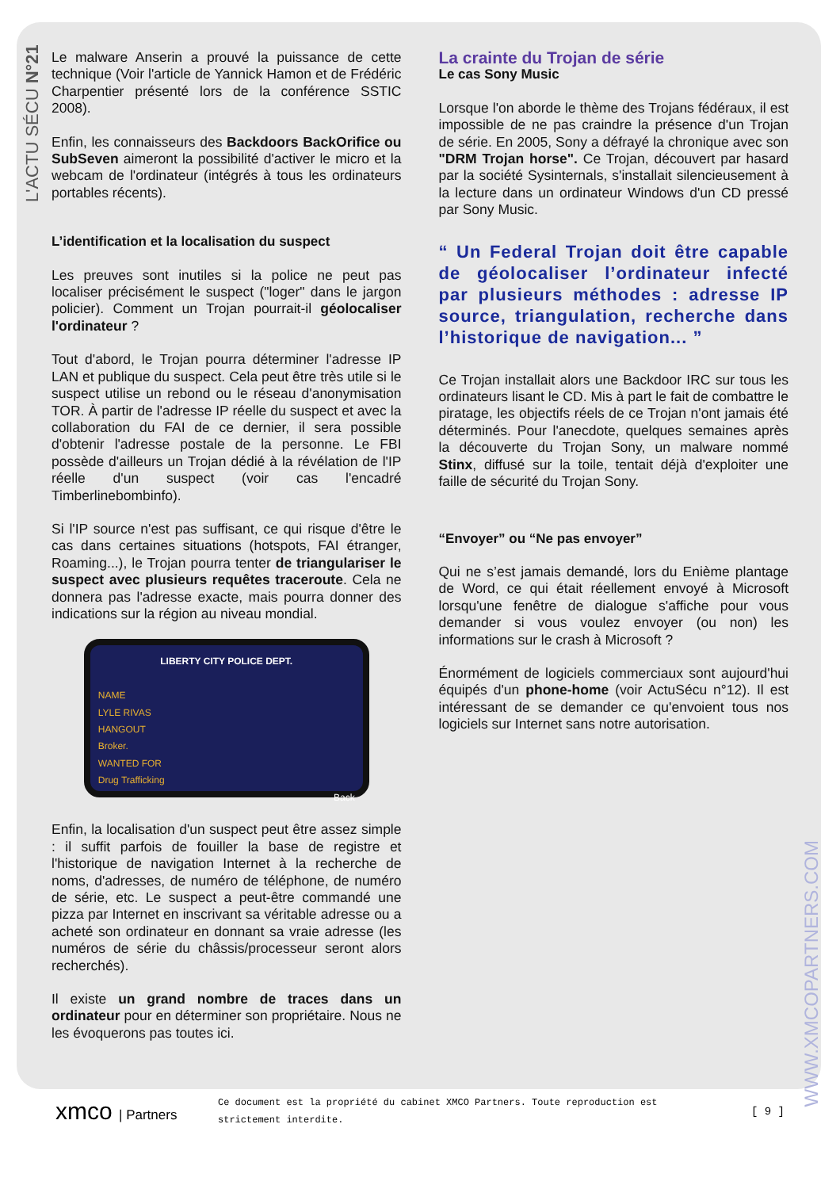L'ACTU SÉCU N°21
WWW.XMCOPARTNERS.COM
Le malware Anserin a prouvé la puissance de cette technique (Voir l'article de Yannick Hamon et de Frédéric Charpentier présenté lors de la conférence SSTIC 2008).
Enfin, les connaisseurs des Backdoors BackOrifice ou SubSeven aimeront la possibilité d'activer le micro et la webcam de l'ordinateur (intégrés à tous les ordinateurs portables récents).
L’identification et la localisation du suspect
Les preuves sont inutiles si la police ne peut pas localiser précisément le suspect ("loger" dans le jargon policier). Comment un Trojan pourrait-il géolocaliser l'ordinateur ?
Tout d'abord, le Trojan pourra déterminer l'adresse IP LAN et publique du suspect. Cela peut être très utile si le suspect utilise un rebond ou le réseau d'anonymisation TOR. À partir de l'adresse IP réelle du suspect et avec la collaboration du FAI de ce dernier, il sera possible d'obtenir l'adresse postale de la personne. Le FBI possède d'ailleurs un Trojan dédié à la révélation de l'IP réelle d'un suspect (voir cas l'encadré Timberlinebombinfo).
Si l'IP source n'est pas suffisant, ce qui risque d'être le cas dans certaines situations (hotspots, FAI étranger, Roaming...), le Trojan pourra tenter de triangulariser le suspect avec plusieurs requêtes traceroute. Cela ne donnera pas l'adresse exacte, mais pourra donner des indications sur la région au niveau mondial.
LIBERTY CITY POLICE DEPT.
NAME
LYLE RIVAS
HANGOUT
Broker.
WANTED FOR
Drug Trafficking
Back
Enfin, la localisation d'un suspect peut être assez simple : il suffit parfois de fouiller la base de registre et l'historique de navigation Internet à la recherche de noms, d'adresses, de numéro de téléphone, de numéro de série, etc. Le suspect a peut-être commandé une pizza par Internet en inscrivant sa véritable adresse ou a acheté son ordinateur en donnant sa vraie adresse (les numéros de série du châssis/processeur seront alors recherchés).
Il existe un grand nombre de traces dans un ordinateur pour en déterminer son propriétaire. Nous ne les évoquerons pas toutes ici.
La crainte du Trojan de série
Le cas Sony Music
Lorsque l'on aborde le thème des Trojans fédéraux, il est impossible de ne pas craindre la présence d'un Trojan de série. En 2005, Sony a défrayé la chronique avec son "DRM Trojan horse". Ce Trojan, découvert par hasard par la société Sysinternals, s'installait silencieusement à la lecture dans un ordinateur Windows d'un CD pressé par Sony Music.
“ Un Federal Trojan doit être capable de géolocaliser l’ordinateur infecté par plusieurs méthodes : adresse IP source, triangulation, recherche dans l’historique de navigation... ”
Ce Trojan installait alors une Backdoor IRC sur tous les ordinateurs lisant le CD. Mis à part le fait de combattre le piratage, les objectifs réels de ce Trojan n'ont jamais été déterminés. Pour l'anecdote, quelques semaines après la découverte du Trojan Sony, un malware nommé Stinx, diffusé sur la toile, tentait déjà d'exploiter une faille de sécurité du Trojan Sony.
“Envoyer” ou “Ne pas envoyer”
Qui ne s’est jamais demandé, lors du Enième plantage de Word, ce qui était réellement envoyé à Microsoft lorsqu'une fenêtre de dialogue s'affiche pour vous demander si vous voulez envoyer (ou non) les informations sur le crash à Microsoft ?
Énormément de logiciels commerciaux sont aujourd'hui équipés d'un phone-home (voir ActuSécu n°12). Il est intéressant de se demander ce qu'envoient tous nos logiciels sur Internet sans notre autorisation.
xmco | Partners
Ce document est la propriété du cabinet XMCO Partners. Toute reproduction est strictement interdite.
[ 9 ]